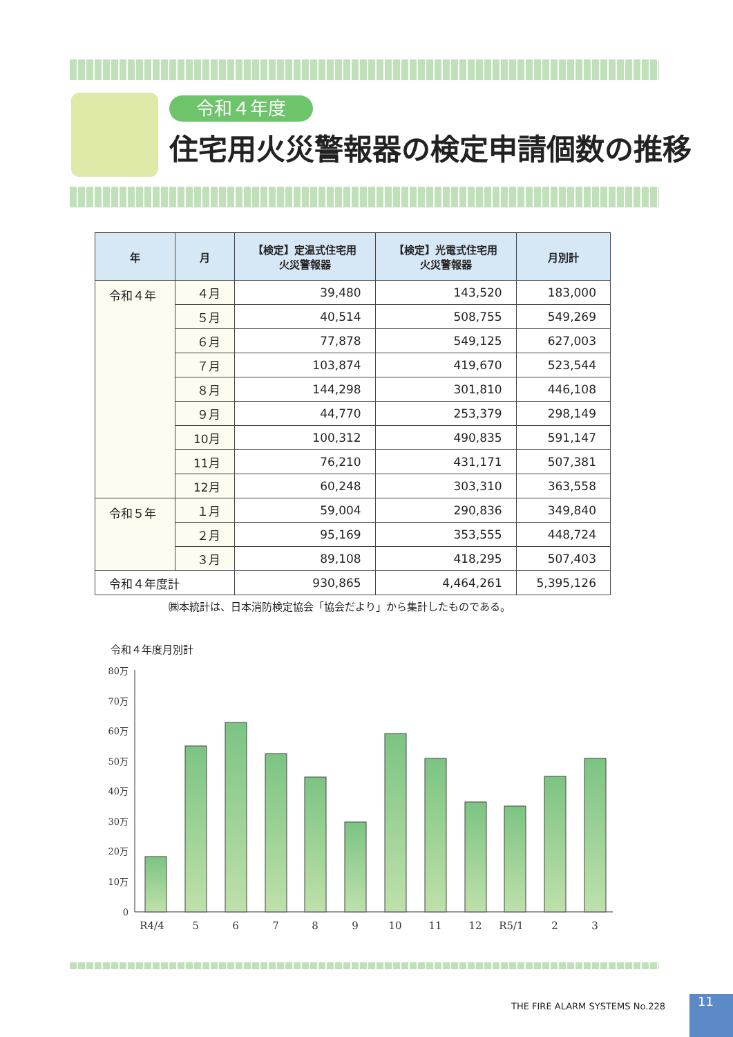令和４年度
住宅用火災警報器の検定申請個数の推移
| 年 | 月 | 【検定】定温式住宅用 火災警報器 | 【検定】光電式住宅用 火災警報器 | 月別計 |
| --- | --- | --- | --- | --- |
| 令和４年 | ４月 | 39,480 | 143,520 | 183,000 |
| | ５月 | 40,514 | 508,755 | 549,269 |
| | ６月 | 77,878 | 549,125 | 627,003 |
| | ７月 | 103,874 | 419,670 | 523,544 |
| | ８月 | 144,298 | 301,810 | 446,108 |
| | ９月 | 44,770 | 253,379 | 298,149 |
| | 10月 | 100,312 | 490,835 | 591,147 |
| | 11月 | 76,210 | 431,171 | 507,381 |
| | 12月 | 60,248 | 303,310 | 363,558 |
| 令和５年 | １月 | 59,004 | 290,836 | 349,840 |
| | ２月 | 95,169 | 353,555 | 448,724 |
| | ３月 | 89,108 | 418,295 | 507,403 |
| 令和４年度計 | | 930,865 | 4,464,261 | 5,395,126 |
㈱本統計は、日本消防検定協会「協会だより」から集計したものである。
令和４年度月別計
80万
70万
60万
50万
40万
30万
20万
10万
0
R4/4
5
6
7
8
9
10
11
12
R5/1
2
3
THE FIRE ALARM SYSTEMS No.228 11